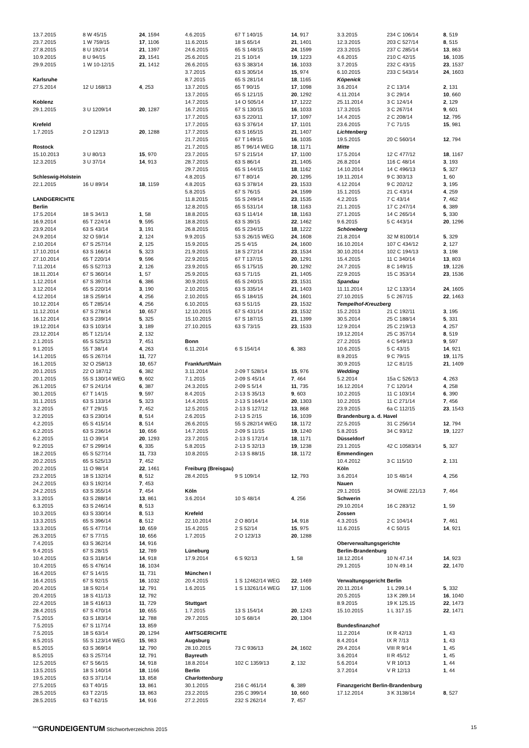| 13.7.2015 | 8 W 45/15 | 24 , 1594 |
| 23.7.2015 | 1 W 759/15 | 17 , 1106 |
| 27.8.2015 | 8 U 192/14 | 21 , 1397 |
| 10.9.2015 | 8 U 94/15 | 23 , 1541 |
| 29.9.2015 | 1 W 10-12/15 | 21 , 1412 |
| Karlsruhe | | |
| 27.5.2014 | 12 U 168/13 | 4 , 253 |
| Koblenz | | |
| 29.1.2015 | 3 U 1209/14 | 20 , 1287 |
| Krefeld | | |
| 1.7.2015 | 2 O 123/13 | 20 , 1288 |
| Rostock | | |
| 15.10.2013 | 3 U 80/13 | 15 , 970 |
| 12.3.2015 | 3 U 37/14 | 14 , 913 |
| Schleswig-Holstein | | |
| 22.1.2015 | 16 U 89/14 | 18 , 1159 |
| LANDGERICHTE | | |
| Berlin | | |
| 17.5.2014 | 18 S 34/13 | 1 , 58 |
| 16.9.2014 | 65 T 224/14 | 9 , 595 |
| 23.9.2014 | 63 S 43/14 | 3 , 191 |
| 24.9.2014 | 32 O 59/14 | 2 , 124 |
| 2.10.2014 | 67 S 257/14 | 2 , 125 |
| 17.10.2014 | 63 S 166/14 | 5 , 323 |
| 27.10.2014 | 65 T 220/14 | 9 , 596 |
| 7.11.2014 | 65 S 527/13 | 2 , 126 |
| 18.11.2014 | 67 S 360/14 | 1 , 57 |
| 1.12.2014 | 67 S 397/14 | 6 , 386 |
| 3.12.2014 | 65 S 220/14 | 3 , 190 |
| 4.12.2014 | 18 S 259/14 | 4 , 256 |
| 10.12.2014 | 65 T 285/14 | 4 , 256 |
| 11.12.2014 | 67 S 278/14 | 10 , 657 |
| 16.12.2014 | 63 S 239/14 | 5 , 325 |
| 19.12.2014 | 63 S 103/14 | 3 , 189 |
| 23.12.2014 | 85 T 121/14 | 2 , 132 |
| 2.1.2015 | 65 S 525/13 | 7 , 451 |
| 9.1.2015 | 55 T 38/14 | 4 , 263 |
| 14.1.2015 | 65 S 267/14 | 11 , 727 |
| 16.1.2015 | 32 O 258/13 | 10 , 657 |
| 20.1.2015 | 22 O 187/12 | 6 , 382 |
| 20.1.2015 | 55 S 130/14 WEG | 9 , 602 |
| 26.1.2015 | 67 S 241/14 | 6 , 387 |
| 30.1.2015 | 67 T 14/15 | 9 , 597 |
| 31.1.2015 | 63 S 133/14 | 5 , 323 |
| 3.2.2015 | 67 T 29/15 | 7 , 452 |
| 3.2.2015 | 63 S 230/14 | 8 , 514 |
| 4.2.2015 | 65 S 415/14 | 8 , 514 |
| 6.2.2015 | 63 S 236/14 | 10 , 656 |
| 6.2.2015 | 11 O 39/14 | 20 , 1293 |
| 9.2.2015 | 67 S 299/14 | 6 , 335 |
| 18.2.2015 | 65 S 527/14 | 11 , 733 |
| 20.2.2015 | 65 S 525/13 | 7 , 452 |
| 20.2.2015 | 11 O 98/14 | 22 , 1461 |
| 23.2.2015 | 18 S 132/14 | 8 , 512 |
| 24.2.2015 | 63 S 192/14 | 7 , 453 |
| 24.2.2015 | 63 S 355/14 | 7 , 454 |
| 3.3.2015 | 63 S 288/14 | 13 , 861 |
| 6.3.2015 | 63 S 246/14 | 8 , 513 |
| 10.3.2015 | 63 S 330/14 | 8 , 513 |
| 13.3.2015 | 65 S 396/14 | 8 , 512 |
| 13.3.2015 | 65 S 477/14 | 10 , 659 |
| 26.3.2015 | 67 S 77/15 | 10 , 656 |
| 7.4.2015 | 63 S 362/14 | 14 , 916 |
| 9.4.2015 | 67 S 28/15 | 12 , 789 |
| 10.4.2015 | 63 S 318/14 | 14 , 918 |
| 10.4.2015 | 65 S 476/14 | 16 , 1034 |
| 16.4.2015 | 67 S 14/15 | 11 , 731 |
| 16.4.2015 | 67 S 92/15 | 16 , 1032 |
| 20.4.2015 | 18 S 92/14 | 12 , 791 |
| 20.4.2015 | 18 S 411/13 | 12 , 792 |
| 22.4.2015 | 18 S 416/13 | 11 , 729 |
| 28.4.2015 | 67 S 470/14 | 10 , 655 |
| 7.5.2015 | 63 S 183/14 | 12 , 788 |
| 7.5.2015 | 67 S 117/14 | 13 , 859 |
| 7.5.2015 | 18 S 63/14 | 20 , 1294 |
| 8.5.2015 | 55 S 123/14 WEG | 15 , 983 |
| 8.5.2015 | 63 S 369/14 | 12 , 790 |
| 8.5.2015 | 63 S 257/14 | 12 , 791 |
| 12.5.2015 | 67 S 56/15 | 14 , 918 |
| 13.5.2015 | 18 S 140/14 | 18 , 1166 |
| 19.5.2015 | 63 S 371/14 | 13 , 858 |
| 27.5.2015 | 63 T 40/15 | 13 , 861 |
| 28.5.2015 | 63 T 22/15 | 13 , 863 |
| 28.5.2015 | 63 T 62/15 | 14 , 916 |
| 4.6.2015 | 67 T 140/15 | 14 , 917 |
| 11.6.2015 | 18 S 65/14 | 21 , 1401 |
| 24.6.2015 | 65 S 148/15 | 24 , 1599 |
| 25.6.2015 | 21 S 10/14 | 19 , 1223 |
| 26.6.2015 | 63 S 383/14 | 16 , 1033 |
| 3.7.2015 | 63 S 305/14 | 15 , 974 |
| 8.7.2015 | 65 S 281/14 | 18 , 1165 |
| 13.7.2015 | 65 T 90/15 | 17 , 1098 |
| 13.7.2015 | 65 S 121/15 | 20 , 1292 |
| 14.7.2015 | 14 O 505/14 | 17 , 1222 |
| 16.7.2015 | 67 S 130/15 | 16 , 1033 |
| 17.7.2015 | 63 S 220/11 | 17 , 1097 |
| 17.7.2015 | 63 S 376/14 | 17 , 1101 |
| 17.7.2015 | 63 S 165/15 | 21 , 1407 |
| 21.7.2015 | 67 T 149/15 | 16 , 1035 |
| 21.7.2015 | 85 T 96/14 WEG | 18 , 1171 |
| 23.7.2015 | 57 S 215/14 | 17 , 1100 |
| 28.7.2015 | 63 S 86/14 | 21 , 1405 |
| 29.7.2015 | 65 S 144/15 | 18 , 1162 |
| 4.8.2015 | 67 T 80/14 | 20 , 1295 |
| 4.8.2015 | 63 S 378/14 | 23 , 1533 |
| 5.8.2015 | 67 S 76/15 | 24 , 1599 |
| 11.8.2015 | 55 S 249/14 | 23 , 1535 |
| 12.8.2015 | 65 S 531/14 | 18 , 1163 |
| 18.8.2015 | 63 S 114/14 | 18 , 1163 |
| 18.8.2015 | 63 S 39/15 | 22 , 1462 |
| 26.8.2015 | 65 S 234/15 | 18 , 1222 |
| 9.9.2015 | 53 S 26/15 WEG | 24 , 1608 |
| 15.9.2015 | 25 S 4/15 | 24 , 1600 |
| 21.9.2015 | 18 S 272/14 | 23 , 1534 |
| 22.9.2015 | 67 T 137/15 | 20 , 1291 |
| 23.9.2015 | 65 S 175/15 | 20 , 1292 |
| 25.9.2015 | 63 S 71/15 | 21 , 1405 |
| 30.9.2015 | 65 S 240/15 | 23 , 1531 |
| 2.10.2015 | 63 S 335/14 | 21 , 1403 |
| 2.10.2015 | 65 S 184/15 | 24 , 1601 |
| 6.10.2015 | 63 S 51/15 | 23 , 1532 |
| 12.10.2015 | 67 S 431/14 | 23 , 1532 |
| 15.10.2015 | 67 S 187/15 | 21 , 1399 |
| 27.10.2015 | 63 S 73/15 | 23 , 1533 |
| Bonn | | |
| 6.11.2014 | 6 S 154/14 | 6 , 383 |
| Frankfurt/Main | | |
| 3.11.2014 | 2-09 T 528/14 | 15 , 976 |
| 7.1.2015 | 2-09 S 45/14 | 7 , 464 |
| 24.3.2015 | 2-09 S 5/14 | 11 , 735 |
| 8.4.2015 | 2-13 S 35/13 | 9 , 603 |
| 14.4.2015 | 2-13 S 164/14 | 20 , 1303 |
| 12.5.2015 | 2-13 S 127/12 | 13 , 868 |
| 2.6.2015 | 2-13 S 2/15 | 16 , 1039 |
| 26.6.2015 | 55 S 282/14 WEG | 18 , 1172 |
| 14.7.2015 | 2-09 S 11/15 | 19 , 1240 |
| 23.7.2015 | 2-13 S 172/14 | 18 , 1171 |
| 5.8.2015 | 2-13 S 32/13 | 19 , 1238 |
| 10.8.2015 | 2-13 S 88/15 | 18 , 1172 |
| Freiburg (Breisgau) | | |
| 28.4.2015 | 9 S 109/14 | 12 , 793 |
| Köln | | |
| 3.6.2014 | 10 S 48/14 | 4 , 256 |
| Krefeld | | |
| 22.10.2014 | 2 O 80/14 | 14 , 918 |
| 15.4.2015 | 2 S 52/14 | 15 , 975 |
| 1.7.2015 | 2 O 123/13 | 20 , 1288 |
| Lüneburg | | |
| 17.9.2014 | 6 S 92/13 | 1 , 58 |
| München I | | |
| 20.4.2015 | 1 S 12462/14 WEG | 22 , 1469 |
| 1.6.2015 | 1 S 13261/14 WEG | 17 , 1106 |
| Stuttgart | | |
| 1.7.2015 | 13 S 154/14 | 20 , 1243 |
| 29.7.2015 | 10 S 68/14 | 20 , 1304 |
| AMTSGERICHTE | | |
| Augsburg | | |
| 28.10.2015 | 73 C 936/13 | 24 , 1602 |
| Bayreuth | | |
| 18.8.2014 | 102 C 1359/13 | 2 , 132 |
| Berlin | | |
| Charlottenburg | | |
| 30.1.2015 | 216 C 461/14 | 6 , 389 |
| 23.2.2015 | 235 C 399/14 | 10 , 660 |
| 27.2.2015 | 232 S 262/14 | 7 , 457 |
| 3.3.2015 | 234 C 106/14 | 8 , 519 |
| 12.3.2015 | 203 C 527/14 | 8 , 515 |
| 23.3.2015 | 237 C 285/14 | 13 , 863 |
| 4.6.2015 | 210 C 42/15 | 16 , 1035 |
| 3.7.2015 | 232 C 43/15 | 23 , 1537 |
| 6.10.2015 | 233 C 543/14 | 24 , 1603 |
| Köpenick | | |
| 3.6.2014 | 2 C 13/14 | 2 , 131 |
| 4.11.2014 | 3 C 29/14 | 10 , 660 |
| 25.11.2014 | 3 C 124/14 | 2 , 129 |
| 17.3.2015 | 3 C 267/14 | 9 , 601 |
| 14.4.2015 | 2 C 208/14 | 12 , 795 |
| 23.6.2015 | 7 C 71/15 | 15 , 981 |
| Lichtenberg | | |
| 19.5.2015 | 20 C 560/14 | 12 , 794 |
| Mitte | | |
| 17.5.2014 | 12 C 477/12 | 18 , 1167 |
| 26.8.2014 | 116 C 48/14 | 3 , 193 |
| 14.10.2014 | 14 C 496/13 | 5 , 327 |
| 19.11.2014 | 9 C 303/13 | 1 , 60 |
| 4.12.2014 | 9 C 202/12 | 3 , 195 |
| 15.1.2015 | 21 C 43/14 | 4 , 259 |
| 4.2.2015 | 7 C 43/14 | 7 , 462 |
| 21.1.2015 | 17 C 247/14 | 6 , 389 |
| 27.1.2015 | 14 C 265/14 | 5 , 330 |
| 9.6.2015 | 5 C 443/14 | 20 , 1296 |
| Schöneberg | | |
| 21.8.2014 | 32 M 8100/14 | 5 , 329 |
| 16.10.2014 | 107 C 434/12 | 2 , 127 |
| 30.10.2014 | 102 C 194/13 | 3 , 198 |
| 15.4.2015 | 11 C 340/14 | 13 , 803 |
| 24.7.2015 | 8 C 149/15 | 19 , 1226 |
| 22.9.2015 | 15 C 353/14 | 23 , 1536 |
| Spandau | | |
| 11.11.2014 | 12 C 133/14 | 24 , 1605 |
| 27.10.2015 | 5 C 267/15 | 22 , 1463 |
| Tempelhof-Kreuzberg | | |
| 15.2.2013 | 21 C 192/11 | 3 , 195 |
| 30.5.2014 | 25 C 188/14 | 5 , 331 |
| 12.9.2014 | 25 C 219/13 | 4 , 257 |
| 19.12.2014 | 25 C 357/14 | 8 , 519 |
| 27.2.2015 | 4 C 549/13 | 9 , 597 |
| 10.6.2015 | 5 C 43/15 | 14 , 921 |
| 8.9.2015 | 9 C 79/15 | 19 , 1175 |
| 30.9.2015 | 12 C 81/15 | 21 , 1409 |
| Wedding | | |
| 5.2.2014 | 15a C 526/13 | 4 , 263 |
| 16.12.2014 | 7 C 120/14 | 4 , 258 |
| 10.2.2015 | 11 C 103/14 | 6 , 390 |
| 10.2.2015 | 11 C 271/14 | 7 , 456 |
| 23.9.2015 | 6a C 112/15 | 23 , 1543 |
| Brandenburg a. d. Havel | | |
| 22.5.2015 | 31 C 256/14 | 12 , 794 |
| 5.8.2015 | 34 C 93/12 | 19 , 1227 |
| Düsseldorf | | |
| 23.1.2015 | 42 C 10583/14 | 5 , 327 |
| Emmendingen | | |
| 10.4.2012 | 3 C 115/10 | 2 , 131 |
| Köln | | |
| 3.6.2014 | 10 S 48/14 | 4 , 256 |
| Nauen | | |
| 29.1.2015 | 34 OWiE 221/13 | 7 , 464 |
| Schwerin | | |
| 29.10.2014 | 16 C 283/12 | 1 , 59 |
| Zossen | | |
| 4.3.2015 | 2 C 104/14 | 7 , 461 |
| 11.6.2015 | 4 C 50/15 | 14 , 921 |
| Oberverwaltungsgerichte | | |
| Berlin-Brandenburg | | |
| 18.12.2014 | 10 N 47.14 | 14 , 923 |
| 29.1.2015 | 10 N 49.14 | 22 , 1470 |
| Verwaltungsgericht Berlin | | |
| 20.11.2014 | 1 L 299.14 | 5 , 332 |
| 20.5.2015 | 13 K 289.14 | 16 , 1040 |
| 8.9.2015 | 19 K 125.15 | 22 , 1473 |
| 15.10.2015 | 1 L 317.15 | 22 , 1471 |
| Bundesfinanzhof | | |
| 11.2.2014 | IX R 42/13 | 1 , 43 |
| 8.4.2014 | IX R 7/13 | 1 , 43 |
| 29.4.2014 | VIII R 9/14 | 1 , 45 |
| 3.6.2014 | II R 45/12 | 1 , 45 |
| 5.6.2014 | V R 10/13 | 1 , 44 |
| 3.7.2014 | V R 12/13 | 1 , 44 |
| Finanzgericht Berlin-Brandenburg | | |
| 17.12.2014 | 3 K 3138/14 | 8 , 527 |
<sup>DAS</sup>GRUNDEIGENTUM Stichwortverzeichnis 2015
15